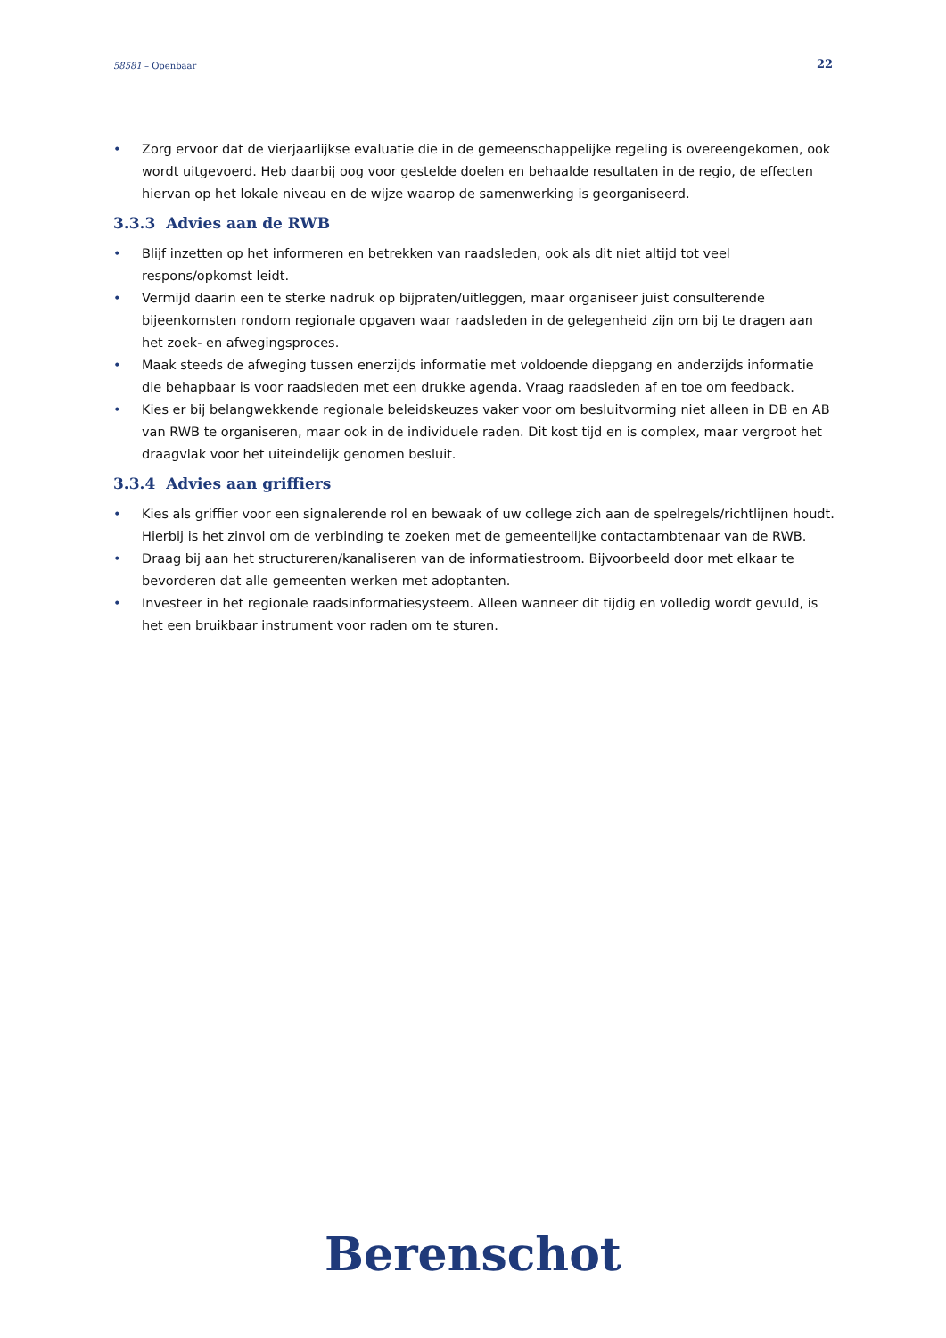58581 – Openbaar 22
• Zorg ervoor dat de vierjaarlijkse evaluatie die in de gemeenschappelijke regeling is overeengekomen, ook wordt uitgevoerd. Heb daarbij oog voor gestelde doelen en behaalde resultaten in de regio, de effecten hiervan op het lokale niveau en de wijze waarop de samenwerking is georganiseerd.
3.3.3 Advies aan de RWB
• Blijf inzetten op het informeren en betrekken van raadsleden, ook als dit niet altijd tot veel respons/opkomst leidt.
• Vermijd daarin een te sterke nadruk op bijpraten/uitleggen, maar organiseer juist consulterende bijeenkomsten rondom regionale opgaven waar raadsleden in de gelegenheid zijn om bij te dragen aan het zoek- en afwegingsproces.
• Maak steeds de afweging tussen enerzijds informatie met voldoende diepgang en anderzijds informatie die behapbaar is voor raadsleden met een drukke agenda. Vraag raadsleden af en toe om feedback.
• Kies er bij belangwekkende regionale beleidskeuzes vaker voor om besluitvorming niet alleen in DB en AB van RWB te organiseren, maar ook in de individuele raden. Dit kost tijd en is complex, maar vergroot het draagvlak voor het uiteindelijk genomen besluit.
3.3.4 Advies aan griffiers
• Kies als griffier voor een signalerende rol en bewaak of uw college zich aan de spelregels/richtlijnen houdt. Hierbij is het zinvol om de verbinding te zoeken met de gemeentelijke contactambtenaar van de RWB.
• Draag bij aan het structureren/kanaliseren van de informatiestroom. Bijvoorbeeld door met elkaar te bevorderen dat alle gemeenten werken met adoptanten.
• Investeer in het regionale raadsinformatiesysteem. Alleen wanneer dit tijdig en volledig wordt gevuld, is het een bruikbaar instrument voor raden om te sturen.
Berenschot